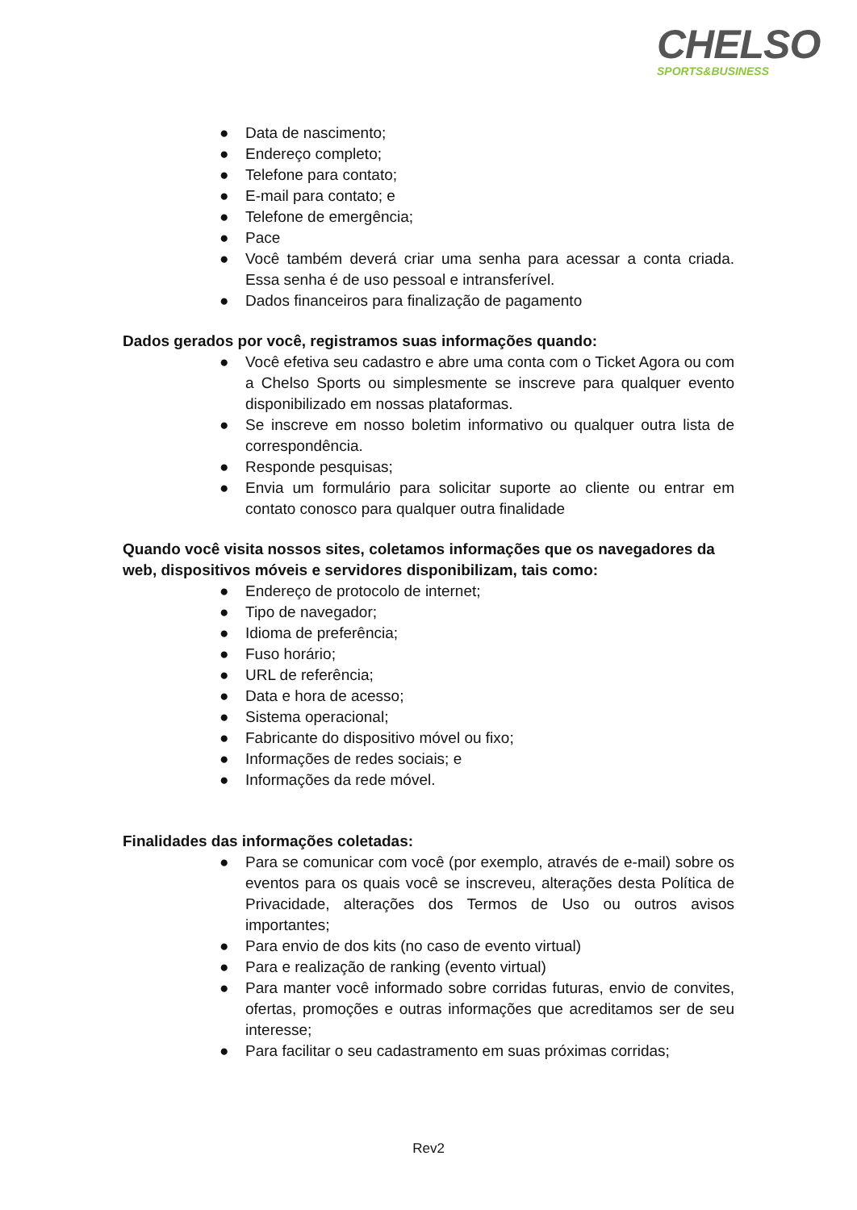CHELSO
SPORTS&BUSINESS
● Data de nascimento;
● Endereço completo;
● Telefone para contato;
● E-mail para contato; e
● Telefone de emergência;
● Pace
● Você também deverá criar uma senha para acessar a conta criada. Essa senha é de uso pessoal e intransferível.
● Dados financeiros para finalização de pagamento
Dados gerados por você, registramos suas informações quando:
● Você efetiva seu cadastro e abre uma conta com o Ticket Agora ou com a Chelso Sports ou simplesmente se inscreve para qualquer evento disponibilizado em nossas plataformas.
● Se inscreve em nosso boletim informativo ou qualquer outra lista de correspondência.
● Responde pesquisas;
● Envia um formulário para solicitar suporte ao cliente ou entrar em contato conosco para qualquer outra finalidade
Quando você visita nossos sites, coletamos informações que os navegadores da web, dispositivos móveis e servidores disponibilizam, tais como:
● Endereço de protocolo de internet;
● Tipo de navegador;
● Idioma de preferência;
● Fuso horário;
● URL de referência;
● Data e hora de acesso;
● Sistema operacional;
● Fabricante do dispositivo móvel ou fixo;
● Informações de redes sociais; e
● Informações da rede móvel.
Finalidades das informações coletadas:
● Para se comunicar com você (por exemplo, através de e-mail) sobre os eventos para os quais você se inscreveu, alterações desta Política de Privacidade, alterações dos Termos de Uso ou outros avisos importantes;
● Para envio de dos kits (no caso de evento virtual)
● Para e realização de ranking (evento virtual)
● Para manter você informado sobre corridas futuras, envio de convites, ofertas, promoções e outras informações que acreditamos ser de seu interesse;
● Para facilitar o seu cadastramento em suas próximas corridas;
Rev2